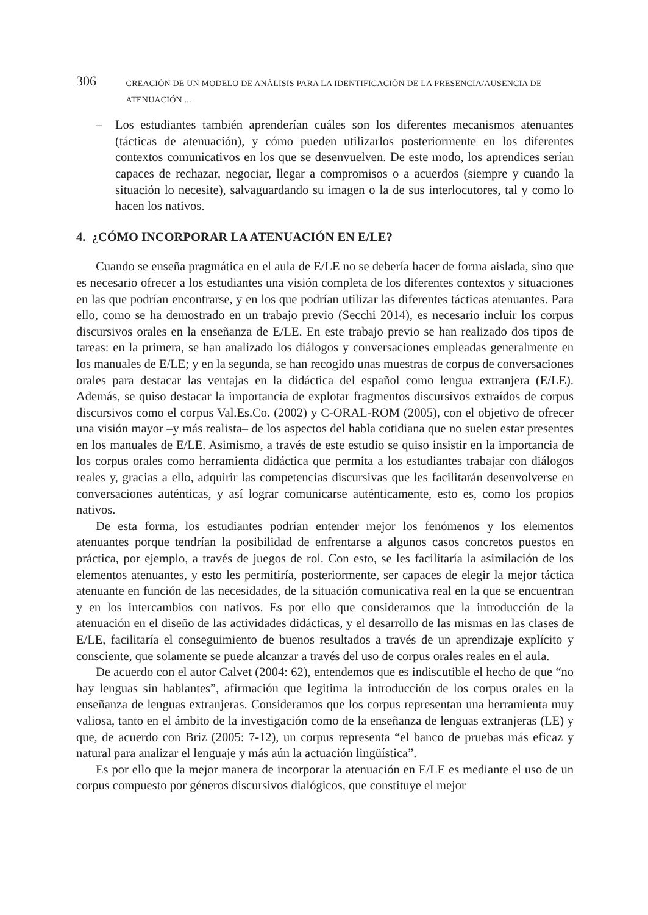306 CREACIÓN DE UN MODELO DE ANÁLISIS PARA LA IDENTIFICACIÓN DE LA PRESENCIA/AUSENCIA DE ATENUACIÓN ...
– Los estudiantes también aprenderían cuáles son los diferentes mecanismos atenuantes (tácticas de atenuación), y cómo pueden utilizarlos posteriormente en los diferentes contextos comunicativos en los que se desenvuelven. De este modo, los aprendices serían capaces de rechazar, negociar, llegar a compromisos o a acuerdos (siempre y cuando la situación lo necesite), salvaguardando su imagen o la de sus interlocutores, tal y como lo hacen los nativos.
4. ¿CÓMO INCORPORAR LA ATENUACIÓN EN E/LE?
Cuando se enseña pragmática en el aula de E/LE no se debería hacer de forma aislada, sino que es necesario ofrecer a los estudiantes una visión completa de los diferentes contextos y situaciones en las que podrían encontrarse, y en los que podrían utilizar las diferentes tácticas atenuantes. Para ello, como se ha demostrado en un trabajo previo (Secchi 2014), es necesario incluir los corpus discursivos orales en la enseñanza de E/LE. En este trabajo previo se han realizado dos tipos de tareas: en la primera, se han analizado los diálogos y conversaciones empleadas generalmente en los manuales de E/LE; y en la segunda, se han recogido unas muestras de corpus de conversaciones orales para destacar las ventajas en la didáctica del español como lengua extranjera (E/LE). Además, se quiso destacar la importancia de explotar fragmentos discursivos extraídos de corpus discursivos como el corpus Val.Es.Co. (2002) y C-ORAL-ROM (2005), con el objetivo de ofrecer una visión mayor –y más realista– de los aspectos del habla cotidiana que no suelen estar presentes en los manuales de E/LE. Asimismo, a través de este estudio se quiso insistir en la importancia de los corpus orales como herramienta didáctica que permita a los estudiantes trabajar con diálogos reales y, gracias a ello, adquirir las competencias discursivas que les facilitarán desenvolverse en conversaciones auténticas, y así lograr comunicarse auténticamente, esto es, como los propios nativos.
De esta forma, los estudiantes podrían entender mejor los fenómenos y los elementos atenuantes porque tendrían la posibilidad de enfrentarse a algunos casos concretos puestos en práctica, por ejemplo, a través de juegos de rol. Con esto, se les facilitaría la asimilación de los elementos atenuantes, y esto les permitiría, posteriormente, ser capaces de elegir la mejor táctica atenuante en función de las necesidades, de la situación comunicativa real en la que se encuentran y en los intercambios con nativos. Es por ello que consideramos que la introducción de la atenuación en el diseño de las actividades didácticas, y el desarrollo de las mismas en las clases de E/LE, facilitaría el conseguimiento de buenos resultados a través de un aprendizaje explícito y consciente, que solamente se puede alcanzar a través del uso de corpus orales reales en el aula.
De acuerdo con el autor Calvet (2004: 62), entendemos que es indiscutible el hecho de que “no hay lenguas sin hablantes”, afirmación que legitima la introducción de los corpus orales en la enseñanza de lenguas extranjeras. Consideramos que los corpus representan una herramienta muy valiosa, tanto en el ámbito de la investigación como de la enseñanza de lenguas extranjeras (LE) y que, de acuerdo con Briz (2005: 7-12), un corpus representa “el banco de pruebas más eficaz y natural para analizar el lenguaje y más aún la actuación lingüística”.
Es por ello que la mejor manera de incorporar la atenuación en E/LE es mediante el uso de un corpus compuesto por géneros discursivos dialógicos, que constituye el mejor